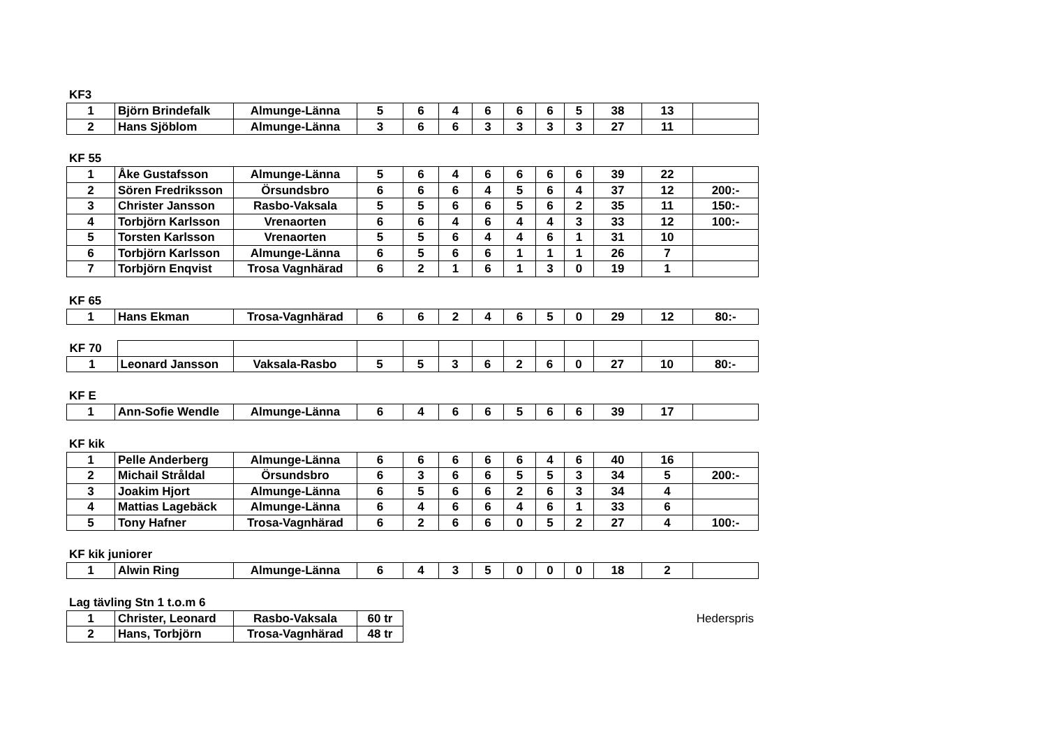KF3
| 1 | Björn Brindefalk | Almunge-Länna | 5 | 6 | 4 | 6 | 6 | 6 | 5 | 38 | 13 | |
| 2 | Hans Sjöblom | Almunge-Länna | 3 | 6 | 6 | 3 | 3 | 3 | 3 | 27 | 11 | |
KF 55
| 1 | Åke Gustafsson | Almunge-Länna | 5 | 6 | 4 | 6 | 6 | 6 | 6 | 39 | 22 | |
| 2 | Sören Fredriksson | Örsundsbro | 6 | 6 | 6 | 4 | 5 | 6 | 4 | 37 | 12 | 200:- |
| 3 | Christer Jansson | Rasbo-Vaksala | 5 | 5 | 6 | 6 | 5 | 6 | 2 | 35 | 11 | 150:- |
| 4 | Torbjörn Karlsson | Vrenaorten | 6 | 6 | 4 | 6 | 4 | 4 | 3 | 33 | 12 | 100:- |
| 5 | Torsten Karlsson | Vrenaorten | 5 | 5 | 6 | 4 | 4 | 6 | 1 | 31 | 10 | |
| 6 | Torbjörn Karlsson | Almunge-Länna | 6 | 5 | 6 | 6 | 1 | 1 | 1 | 26 | 7 | |
| 7 | Torbjörn Enqvist | Trosa Vagnhärad | 6 | 2 | 1 | 6 | 1 | 3 | 0 | 19 | 1 | |
KF 65
| 1 | Hans Ekman | Trosa-Vagnhärad | 6 | 6 | 2 | 4 | 6 | 5 | 0 | 29 | 12 | 80:- |
| KF 70 | | | | | | | | | | | | |
| 1 | Leonard Jansson | Vaksala-Rasbo | 5 | 5 | 3 | 6 | 2 | 6 | 0 | 27 | 10 | 80:- |
KF E
| 1 | Ann-Sofie Wendle | Almunge-Länna | 6 | 4 | 6 | 6 | 5 | 6 | 6 | 39 | 17 | |
KF kik
| 1 | Pelle Anderberg | Almunge-Länna | 6 | 6 | 6 | 6 | 6 | 4 | 6 | 40 | 16 | |
| 2 | Michail Stråldal | Örsundsbro | 6 | 3 | 6 | 6 | 5 | 5 | 3 | 34 | 5 | 200:- |
| 3 | Joakim Hjort | Almunge-Länna | 6 | 5 | 6 | 6 | 2 | 6 | 3 | 34 | 4 | |
| 4 | Mattias Lagebäck | Almunge-Länna | 6 | 4 | 6 | 6 | 4 | 6 | 1 | 33 | 6 | |
| 5 | Tony Hafner | Trosa-Vagnhärad | 6 | 2 | 6 | 6 | 0 | 5 | 2 | 27 | 4 | 100:- |
KF kik juniorer
| 1 | Alwin Ring | Almunge-Länna | 6 | 4 | 3 | 5 | 0 | 0 | 0 | 18 | 2 | |
Lag tävling Stn 1 t.o.m 6
| 1 | Christer, Leonard | Rasbo-Vaksala | 60 tr |
| 2 | Hans, Torbjörn | Trosa-Vagnhärad | 48 tr |
Hederspris